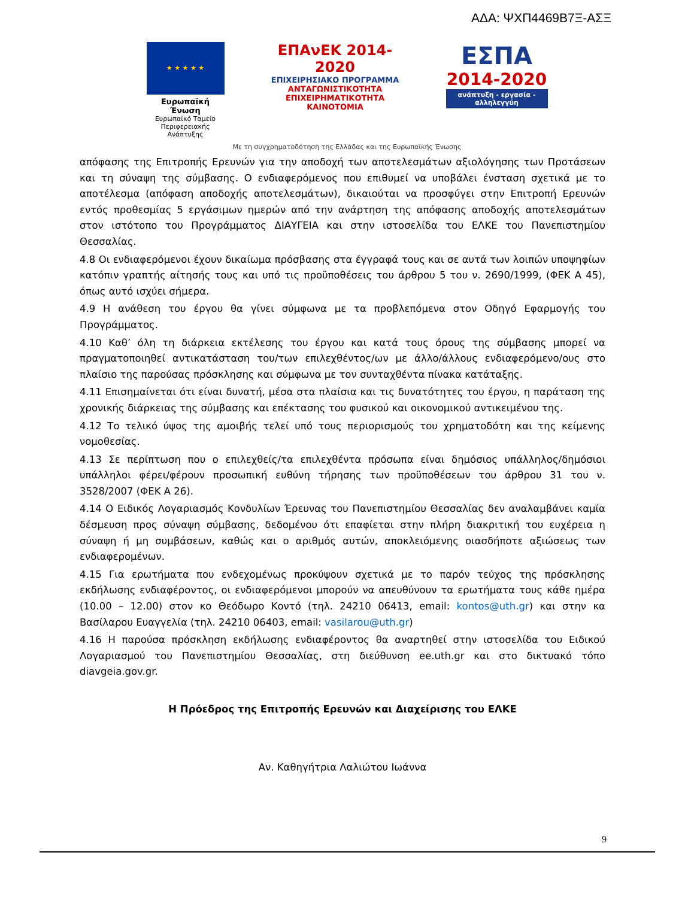ΑΔΑ: ΨΧΠ4469Β7Ξ-ΑΣΞ
★ ★ ★ ★ ★
Ευρωπαϊκή Ένωση
Ευρωπαϊκό Ταμείο
Περιφερειακής Ανάπτυξης
ΕΠΑνΕΚ 2014-2020
ΕΠΙΧΕΙΡΗΣΙΑΚΟ ΠΡΟΓΡΑΜΜΑ
ΑΝΤΑΓΩΝΙΣΤΙΚΟΤΗΤΑ
ΕΠΙΧΕΙΡΗΜΑΤΙΚΟΤΗΤΑ
ΚΑΙΝΟΤΟΜΙΑ
ΕΣΠΑ
2014-2020
ανάπτυξη - εργασία - αλληλεγγύη
Με τη συγχρηματοδότηση της Ελλάδας και της Ευρωπαϊκής Ένωσης
απόφασης της Επιτροπής Ερευνών για την αποδοχή των αποτελεσμάτων αξιολόγησης των Προτάσεων και τη σύναψη της σύμβασης. Ο ενδιαφερόμενος που επιθυμεί να υποβάλει ένσταση σχετικά με το αποτέλεσμα (απόφαση αποδοχής αποτελεσμάτων), δικαιούται να προσφύγει στην Επιτροπή Ερευνών εντός προθεσμίας 5 εργάσιμων ημερών από την ανάρτηση της απόφασης αποδοχής αποτελεσμάτων στον ιστότοπο του Προγράμματος ΔΙΑΥΓΕΙΑ και στην ιστοσελίδα του ΕΛΚΕ του Πανεπιστημίου Θεσσαλίας.
4.8 Οι ενδιαφερόμενοι έχουν δικαίωμα πρόσβασης στα έγγραφά τους και σε αυτά των λοιπών υποψηφίων κατόπιν γραπτής αίτησής τους και υπό τις προϋποθέσεις του άρθρου 5 του ν. 2690/1999, (ΦΕΚ Α 45), όπως αυτό ισχύει σήμερα.
4.9 Η ανάθεση του έργου θα γίνει σύμφωνα με τα προβλεπόμενα στον Οδηγό Εφαρμογής του Προγράμματος.
4.10 Καθ’ όλη τη διάρκεια εκτέλεσης του έργου και κατά τους όρους της σύμβασης μπορεί να πραγματοποιηθεί αντικατάσταση του/των επιλεχθέντος/ων με άλλο/άλλους ενδιαφερόμενο/ους στο πλαίσιο της παρούσας πρόσκλησης και σύμφωνα με τον συνταχθέντα πίνακα κατάταξης.
4.11 Επισημαίνεται ότι είναι δυνατή, μέσα στα πλαίσια και τις δυνατότητες του έργου, η παράταση της χρονικής διάρκειας της σύμβασης και επέκτασης του φυσικού και οικονομικού αντικειμένου της.
4.12 Το τελικό ύψος της αμοιβής τελεί υπό τους περιορισμούς του χρηματοδότη και της κείμενης νομοθεσίας.
4.13 Σε περίπτωση που ο επιλεχθείς/τα επιλεχθέντα πρόσωπα είναι δημόσιος υπάλληλος/δημόσιοι υπάλληλοι φέρει/φέρουν προσωπική ευθύνη τήρησης των προϋποθέσεων του άρθρου 31 του ν. 3528/2007 (ΦΕΚ Α 26).
4.14 Ο Ειδικός Λογαριασμός Κονδυλίων Έρευνας του Πανεπιστημίου Θεσσαλίας δεν αναλαμβάνει καμία δέσμευση προς σύναψη σύμβασης, δεδομένου ότι επαφίεται στην πλήρη διακριτική του ευχέρεια η σύναψη ή μη συμβάσεων, καθώς και ο αριθμός αυτών, αποκλειόμενης οιασδήποτε αξιώσεως των ενδιαφερομένων.
4.15 Για ερωτήματα που ενδεχομένως προκύψουν σχετικά με το παρόν τεύχος της πρόσκλησης εκδήλωσης ενδιαφέροντος, οι ενδιαφερόμενοι μπορούν να απευθύνουν τα ερωτήματα τους κάθε ημέρα (10.00 – 12.00) στον κο Θεόδωρο Κοντό (τηλ. 24210 06413, email: kontos@uth.gr) και στην κα Βασίλαρου Ευαγγελία (τηλ. 24210 06403, email: vasilarou@uth.gr)
4.16 Η παρούσα πρόσκληση εκδήλωσης ενδιαφέροντος θα αναρτηθεί στην ιστοσελίδα του Ειδικού Λογαριασμού του Πανεπιστημίου Θεσσαλίας, στη διεύθυνση ee.uth.gr και στο δικτυακό τόπο diavgeia.gov.gr.
Η Πρόεδρος της Επιτροπής Ερευνών και Διαχείρισης του ΕΛΚΕ
Αν. Καθηγήτρια Λαλιώτου Ιωάννα
9